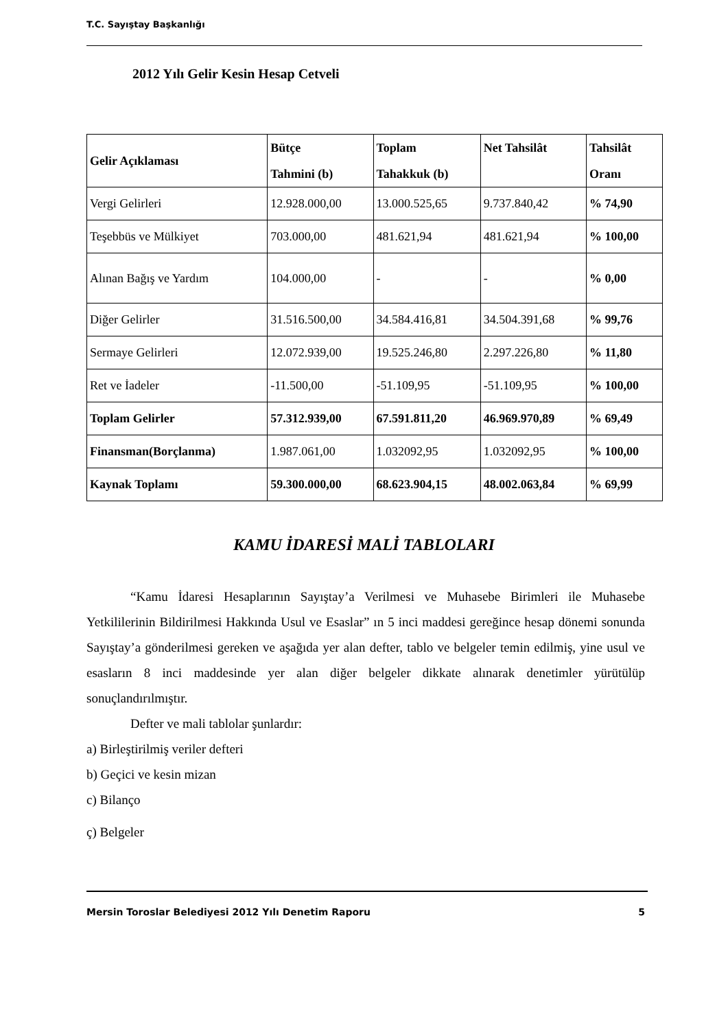T.C. Sayıştay Başkanlığı
2012 Yılı Gelir Kesin Hesap Cetveli
| Gelir Açıklaması | Bütçe Tahmini (b) | Toplam Tahakkuk (b) | Net Tahsilât | Tahsilât Oranı |
| --- | --- | --- | --- | --- |
| Vergi Gelirleri | 12.928.000,00 | 13.000.525,65 | 9.737.840,42 | % 74,90 |
| Teşebbüs ve Mülkiyet | 703.000,00 | 481.621,94 | 481.621,94 | % 100,00 |
| Alınan Bağış ve Yardım | 104.000,00 | - | - | % 0,00 |
| Diğer Gelirler | 31.516.500,00 | 34.584.416,81 | 34.504.391,68 | % 99,76 |
| Sermaye Gelirleri | 12.072.939,00 | 19.525.246,80 | 2.297.226,80 | % 11,80 |
| Ret ve İadeler | -11.500,00 | -51.109,95 | -51.109,95 | % 100,00 |
| Toplam Gelirler | 57.312.939,00 | 67.591.811,20 | 46.969.970,89 | % 69,49 |
| Finansman(Borçlanma) | 1.987.061,00 | 1.032092,95 | 1.032092,95 | % 100,00 |
| Kaynak Toplamı | 59.300.000,00 | 68.623.904,15 | 48.002.063,84 | % 69,99 |
KAMU İDARESİ MALİ TABLOLARI
“Kamu İdaresi Hesaplarının Sayıştay’a Verilmesi ve Muhasebe Birimleri ile Muhasebe Yetkililerinin Bildirilmesi Hakkında Usul ve Esaslar” ın 5 inci maddesi gereğince hesap dönemi sonunda Sayıştay’a gönderilmesi gereken ve aşağıda yer alan defter, tablo ve belgeler temin edilmiş, yine usul ve esasların 8 inci maddesinde yer alan diğer belgeler dikkate alınarak denetimler yürütülüp sonuçlandırılmıştır.
Defter ve mali tablolar şunlardır:
a) Birleştirilmiş veriler defteri
b) Geçici ve kesin mizan
c) Bilanço
ç) Belgeler
Mersin Toroslar Belediyesi 2012 Yılı Denetim Raporu 5